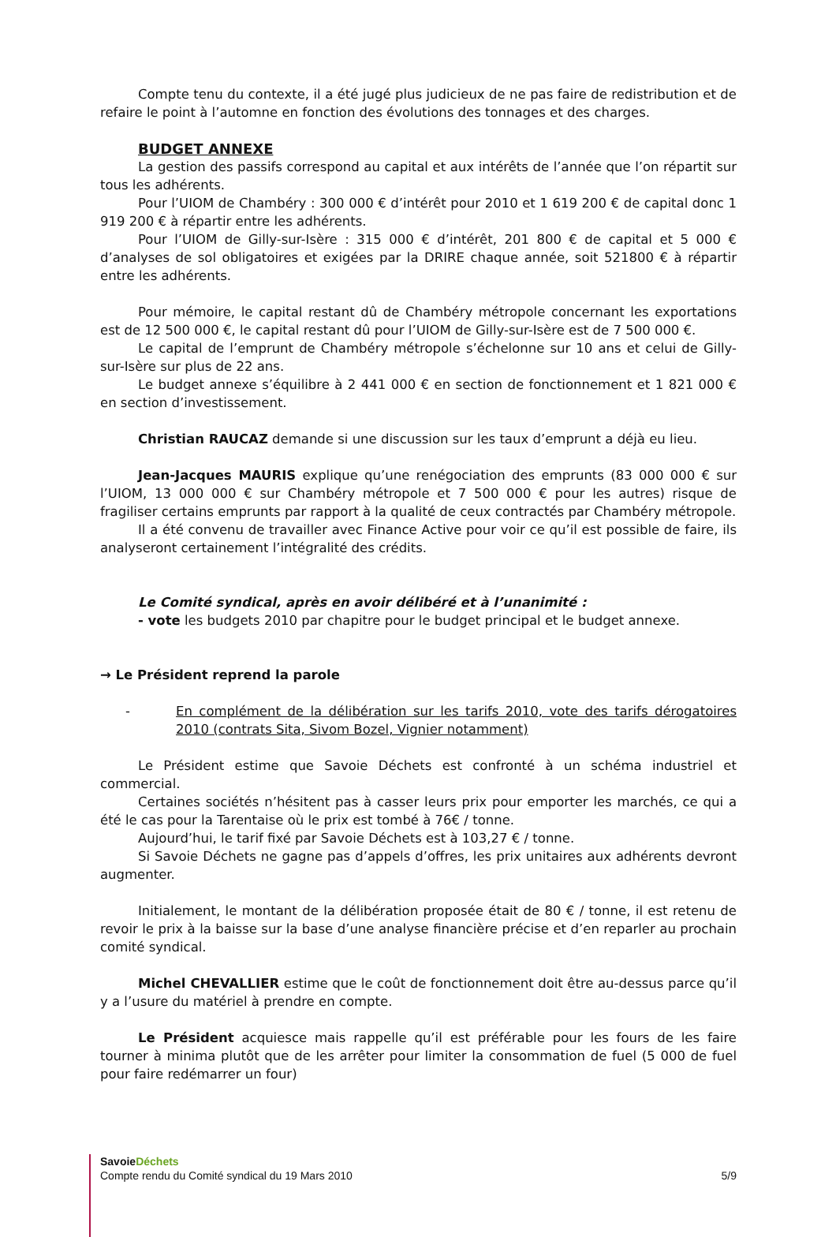Compte tenu du contexte, il a été jugé plus judicieux de ne pas faire de redistribution et de refaire le point à l’automne en fonction des évolutions des tonnages et des charges.
BUDGET ANNEXE
La gestion des passifs correspond au capital et aux intérêts de l’année que l’on répartit sur tous les adhérents.
Pour l’UIOM de Chambéry : 300 000 € d’intérêt pour 2010 et 1 619 200 € de capital donc 1 919 200 € à répartir entre les adhérents.
Pour l’UIOM de Gilly-sur-Isère : 315 000 € d’intérêt, 201 800 € de capital et 5 000 € d’analyses de sol obligatoires et exigées par la DRIRE chaque année, soit 521800 € à répartir entre les adhérents.
Pour mémoire, le capital restant dû de Chambéry métropole concernant les exportations est de 12 500 000 €, le capital restant dû pour l’UIOM de Gilly-sur-Isère est de 7 500 000 €.
Le capital de l’emprunt de Chambéry métropole s’échelonne sur 10 ans et celui de Gilly-sur-Isère sur plus de 22 ans.
Le budget annexe s’équilibre à 2 441 000 € en section de fonctionnement et 1 821 000 € en section d’investissement.
Christian RAUCAZ demande si une discussion sur les taux d’emprunt a déjà eu lieu.
Jean-Jacques MAURIS explique qu’une renégociation des emprunts (83 000 000 € sur l’UIOM, 13 000 000 € sur Chambéry métropole et 7 500 000 € pour les autres) risque de fragiliser certains emprunts par rapport à la qualité de ceux contractés par Chambéry métropole.
Il a été convenu de travailler avec Finance Active pour voir ce qu’il est possible de faire, ils analyseront certainement l’intégralité des crédits.
Le Comité syndical, après en avoir délibéré et à l’unanimité :
- vote les budgets 2010 par chapitre pour le budget principal et le budget annexe.
→ Le Président reprend la parole
- En complément de la délibération sur les tarifs 2010, vote des tarifs dérogatoires 2010 (contrats Sita, Sivom Bozel, Vignier notamment)
Le Président estime que Savoie Déchets est confronté à un schéma industriel et commercial.
Certaines sociétés n’hésitent pas à casser leurs prix pour emporter les marchés, ce qui a été le cas pour la Tarentaise où le prix est tombé à 76€ / tonne.
Aujourd’hui, le tarif fixé par Savoie Déchets est à 103,27 € / tonne.
Si Savoie Déchets ne gagne pas d’appels d’offres, les prix unitaires aux adhérents devront augmenter.
Initialement, le montant de la délibération proposée était de 80 € / tonne, il est retenu de revoir le prix à la baisse sur la base d’une analyse financière précise et d’en reparler au prochain comité syndical.
Michel CHEVALLIER estime que le coût de fonctionnement doit être au-dessus parce qu’il y a l’usure du matériel à prendre en compte.
Le Président acquiesce mais rappelle qu’il est préférable pour les fours de les faire tourner à minima plutôt que de les arrêter pour limiter la consommation de fuel (5 000 de fuel pour faire redémarrer un four)
Savoie Déchets
Compte rendu du Comité syndical du 19 Mars 2010 5/9